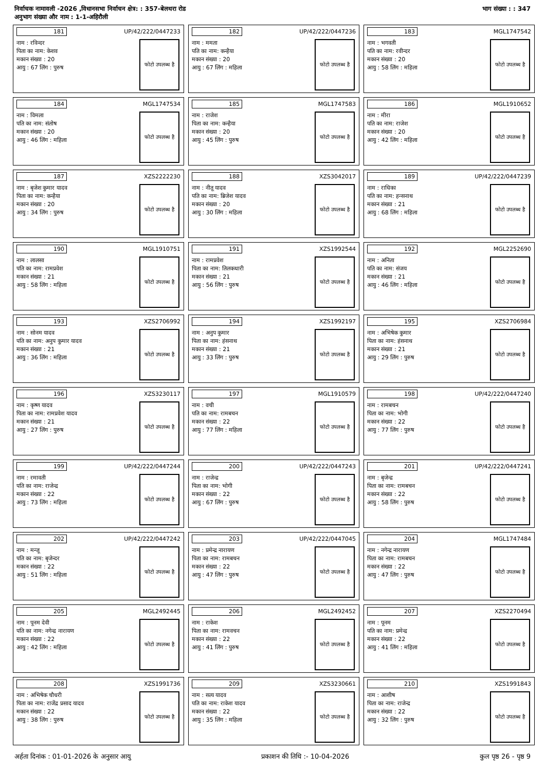निर्वाचक नामावली -2026 ,विधानसभा निर्वाचन क्षेत्र: : 357-बेलथरा रोड
अनुभाग संख्या और नाम : 1-1-अहिरौली
भाग संख्या : : 347
181 UP/42/222/0447233
नाम : रविन्दर
पिता का नाम: केशव
मकान संख्या : 20
आयु : 67 लिंग : पुरुष
फोटो उपलब्ध है
182 UP/42/222/0447236
नाम : ममता
पति का नाम: कन्हैया
मकान संख्या : 20
आयु : 67 लिंग : महिला
फोटो उपलब्ध है
183 MGL1747542
नाम : भगवती
पति का नाम: रवीन्दर
मकान संख्या : 20
आयु : 58 लिंग : महिला
फोटो उपलब्ध है
184 MGL1747534
नाम : विमला
पति का नाम: संतोष
मकान संख्या : 20
आयु : 46 लिंग : महिला
फोटो उपलब्ध है
185 MGL1747583
नाम : राजेश
पिता का नाम: कन्हैया
मकान संख्या : 20
आयु : 45 लिंग : पुरुष
फोटो उपलब्ध है
186 MGL1910652
नाम : मीरा
पति का नाम: राजेश
मकान संख्या : 20
आयु : 42 लिंग : महिला
फोटो उपलब्ध है
187 XZS2222230
नाम : बृजेश कुमार यादव
पिता का नाम: कन्हैया
मकान संख्या : 20
आयु : 34 लिंग : पुरुष
फोटो उपलब्ध है
188 XZS3042017
नाम : नीतू यादव
पति का नाम: ब्रिजेश यादव
मकान संख्या : 20
आयु : 30 लिंग : महिला
फोटो उपलब्ध है
189 UP/42/222/0447239
नाम : राधिका
पति का नाम: हन्सनाथ
मकान संख्या : 21
आयु : 68 लिंग : महिला
फोटो उपलब्ध है
190 MGL1910751
नाम : लालसा
पति का नाम: रामप्रवेश
मकान संख्या : 21
आयु : 58 लिंग : महिला
फोटो उपलब्ध है
191 XZS1992544
नाम : रामप्रवेश
पिता का नाम: तिलकधारी
मकान संख्या : 21
आयु : 56 लिंग : पुरुष
फोटो उपलब्ध है
192 MGL2252690
नाम : अनिता
पति का नाम: संजय
मकान संख्या : 21
आयु : 46 लिंग : महिला
फोटो उपलब्ध है
193 XZS2706992
नाम : सोनम यादव
पति का नाम: अनुप कुमार यादव
मकान संख्या : 21
आयु : 36 लिंग : महिला
फोटो उपलब्ध है
194 XZS1992197
नाम : अनुप कुमार
पिता का नाम: हंसनाथ
मकान संख्या : 21
आयु : 33 लिंग : पुरुष
फोटो उपलब्ध है
195 XZS2706984
नाम : अभिषेक कुमार
पिता का नाम: हंसनाथ
मकान संख्या : 21
आयु : 29 लिंग : पुरुष
फोटो उपलब्ध है
196 XZS3230117
नाम : कृष्ण यादव
पिता का नाम: रामप्रवेश यादव
मकान संख्या : 21
आयु : 27 लिंग : पुरुष
फोटो उपलब्ध है
197 MGL1910579
नाम : वची
पति का नाम: रामबचन
मकान संख्या : 22
आयु : 77 लिंग : महिला
फोटो उपलब्ध है
198 UP/42/222/0447240
नाम : रामबचन
पिता का नाम: भोगी
मकान संख्या : 22
आयु : 77 लिंग : पुरुष
फोटो उपलब्ध है
199 UP/42/222/0447244
नाम : रमावती
पति का नाम: राजेन्द्र
मकान संख्या : 22
आयु : 73 लिंग : महिला
फोटो उपलब्ध है
200 UP/42/222/0447243
नाम : राजेन्द्र
पिता का नाम: भोगी
मकान संख्या : 22
आयु : 67 लिंग : पुरुष
फोटो उपलब्ध है
201 UP/42/222/0447241
नाम : बृजेन्द्र
पिता का नाम: रामबचन
मकान संख्या : 22
आयु : 58 लिंग : पुरुष
फोटो उपलब्ध है
202 UP/42/222/0447242
नाम : मन्जू
पति का नाम: बृजेन्दर
मकान संख्या : 22
आयु : 51 लिंग : महिला
फोटो उपलब्ध है
203 UP/42/222/0447045
नाम : प्रमेन्द्र नारायण
पिता का नाम: रामबचन
मकान संख्या : 22
आयु : 47 लिंग : पुरुष
फोटो उपलब्ध है
204 MGL1747484
नाम : नगेन्द्र नारायण
पिता का नाम: रामबचन
मकान संख्या : 22
आयु : 47 लिंग : पुरुष
फोटो उपलब्ध है
205 MGL2492445
नाम : पूनम देवी
पति का नाम: नगेन्द्र नारायण
मकान संख्या : 22
आयु : 42 लिंग : महिला
फोटो उपलब्ध है
206 MGL2492452
नाम : राकेश
पिता का नाम: रामवचन
मकान संख्या : 22
आयु : 41 लिंग : पुरुष
फोटो उपलब्ध है
207 XZS2270494
नाम : पूनम
पति का नाम: प्रमेन्द्र
मकान संख्या : 22
आयु : 41 लिंग : महिला
फोटो उपलब्ध है
208 XZS1991736
नाम : अभिषेक चौधरी
पिता का नाम: राजेंद्र प्रसाद यादव
मकान संख्या : 22
आयु : 38 लिंग : पुरुष
फोटो उपलब्ध है
209 XZS3230661
नाम : सत्य यादव
पति का नाम: राकेश यादव
मकान संख्या : 22
आयु : 35 लिंग : महिला
फोटो उपलब्ध है
210 XZS1991843
नाम : आशीष
पिता का नाम: राजेन्द्र
मकान संख्या : 22
आयु : 32 लिंग : पुरुष
फोटो उपलब्ध है
अर्हता दिनांक : 01-01-2026 के अनुसार आयु प्रकाशन की तिथि :- 10-04-2026 कुल पृष्ठ 26 - पृष्ठ 9